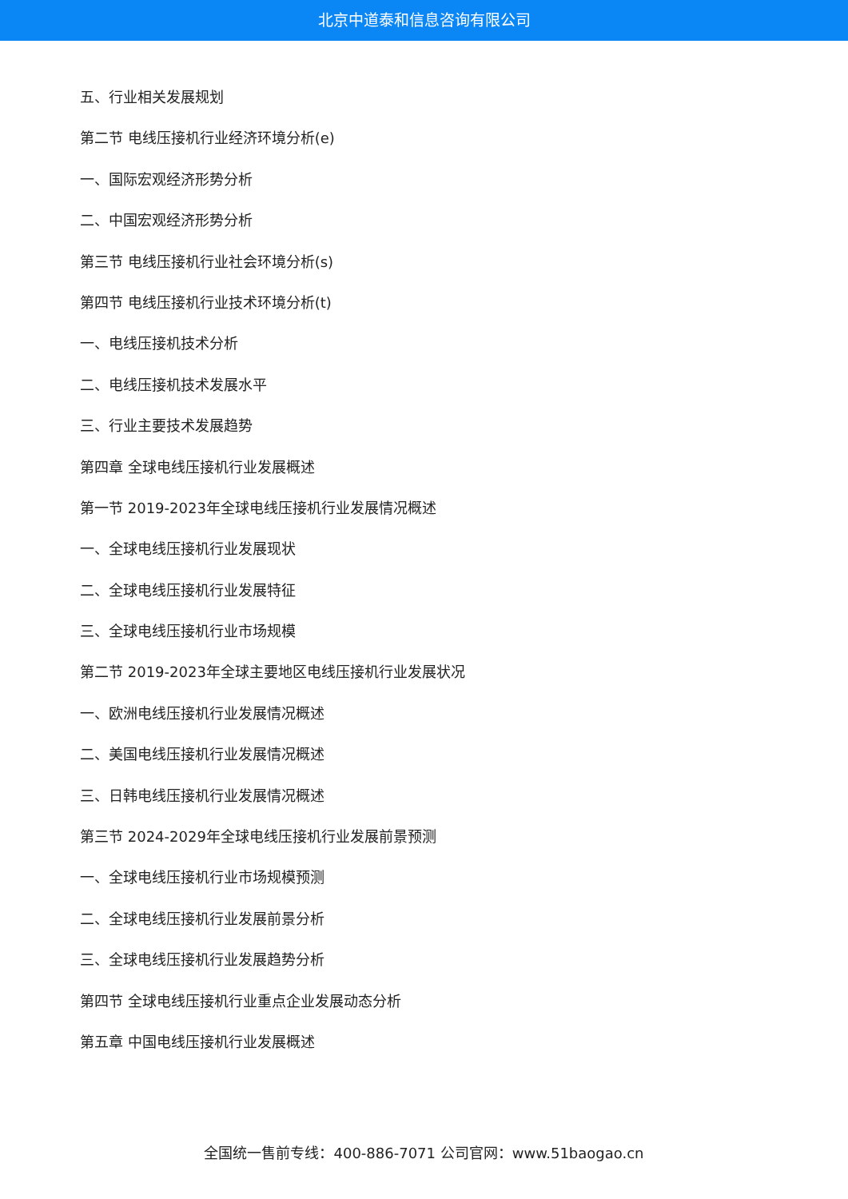北京中道泰和信息咨询有限公司
五、行业相关发展规划
第二节 电线压接机行业经济环境分析(e)
一、国际宏观经济形势分析
二、中国宏观经济形势分析
第三节 电线压接机行业社会环境分析(s)
第四节 电线压接机行业技术环境分析(t)
一、电线压接机技术分析
二、电线压接机技术发展水平
三、行业主要技术发展趋势
第四章 全球电线压接机行业发展概述
第一节 2019-2023年全球电线压接机行业发展情况概述
一、全球电线压接机行业发展现状
二、全球电线压接机行业发展特征
三、全球电线压接机行业市场规模
第二节 2019-2023年全球主要地区电线压接机行业发展状况
一、欧洲电线压接机行业发展情况概述
二、美国电线压接机行业发展情况概述
三、日韩电线压接机行业发展情况概述
第三节 2024-2029年全球电线压接机行业发展前景预测
一、全球电线压接机行业市场规模预测
二、全球电线压接机行业发展前景分析
三、全球电线压接机行业发展趋势分析
第四节 全球电线压接机行业重点企业发展动态分析
第五章 中国电线压接机行业发展概述
全国统一售前专线：400-886-7071 公司官网：www.51baogao.cn